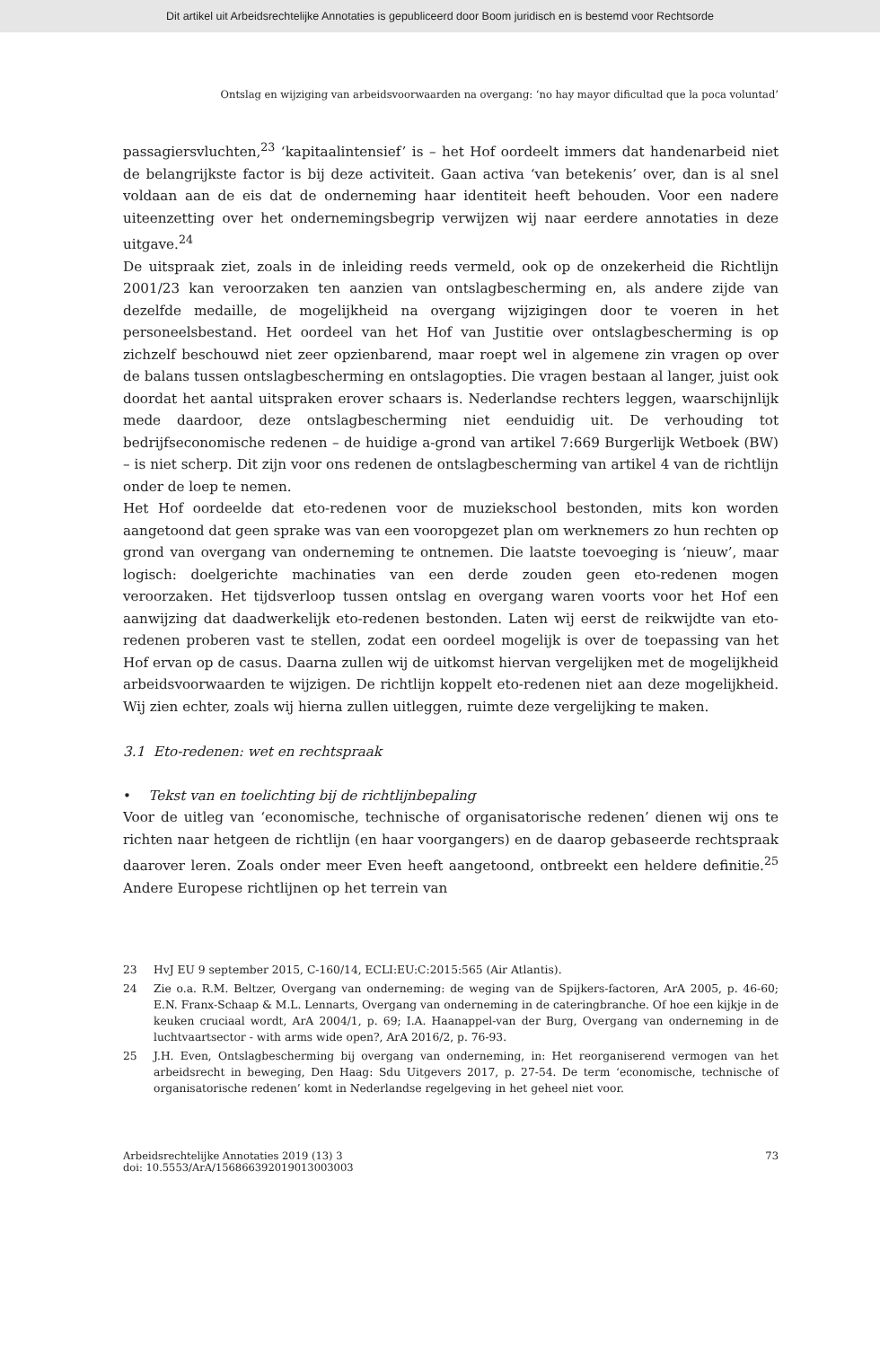Dit artikel uit Arbeidsrechtelijke Annotaties is gepubliceerd door Boom juridisch en is bestemd voor Rechtsorde
Ontslag en wijziging van arbeidsvoorwaarden na overgang: ‘no hay mayor dificultad que la poca voluntad’
passagiersvluchten,<sup>23</sup> ‘kapitaalintensief’ is – het Hof oordeelt immers dat handen­arbeid niet de belangrijkste factor is bij deze activiteit. Gaan activa ‘van betekenis’ over, dan is al snel voldaan aan de eis dat de onderneming haar identiteit heeft behouden. Voor een nadere uiteenzetting over het ondernemingsbegrip verwijzen wij naar eerdere annotaties in deze uitgave.<sup>24</sup>
De uitspraak ziet, zoals in de inleiding reeds vermeld, ook op de onzekerheid die Richtlijn 2001/23 kan veroorzaken ten aanzien van ontslagbescherming en, als andere zijde van dezelfde medaille, de mogelijkheid na overgang wijzigingen door te voeren in het personeelsbestand. Het oordeel van het Hof van Justitie over ontslagbescherming is op zichzelf beschouwd niet zeer opzienbarend, maar roept wel in algemene zin vragen op over de balans tussen ontslagbescherming en ont­slagopties. Die vragen bestaan al langer, juist ook doordat het aantal uitspraken erover schaars is. Nederlandse rechters leggen, waarschijnlijk mede daardoor, deze ontslagbescherming niet eenduidig uit. De verhouding tot bedrijfseconomi­sche redenen – de huidige a-grond van artikel 7:669 Burgerlijk Wetboek (BW) – is niet scherp. Dit zijn voor ons redenen de ontslagbescherming van artikel 4 van de richtlijn onder de loep te nemen.
Het Hof oordeelde dat eto-redenen voor de muziekschool bestonden, mits kon worden aangetoond dat geen sprake was van een vooropgezet plan om werk­nemers zo hun rechten op grond van overgang van onderneming te ontnemen. Die laatste toevoeging is ‘nieuw’, maar logisch: doelgerichte machinaties van een derde zouden geen eto-redenen mogen veroorzaken. Het tijdsverloop tussen ontslag en overgang waren voorts voor het Hof een aanwijzing dat daadwerkelijk eto-redenen bestonden. Laten wij eerst de reikwijdte van eto-redenen proberen vast te stellen, zodat een oordeel mogelijk is over de toepassing van het Hof ervan op de casus. Daarna zullen wij de uitkomst hiervan vergelijken met de mogelijk­heid arbeidsvoorwaarden te wijzigen. De richtlijn koppelt eto-redenen niet aan deze mogelijkheid. Wij zien echter, zoals wij hierna zullen uitleggen, ruimte deze vergelijking te maken.
3.1 Eto-redenen: wet en rechtspraak
• Tekst van en toelichting bij de richtlijnbepaling
Voor de uitleg van ‘economische, technische of organisatorische redenen’ dienen wij ons te richten naar hetgeen de richtlijn (en haar voorgangers) en de daarop gebaseerde rechtspraak daarover leren. Zoals onder meer Even heeft aangetoond, ontbreekt een heldere definitie.<sup>25</sup> Andere Europese richtlijnen op het terrein van
23 HvJ EU 9 september 2015, C-160/14, ECLI:EU:C:2015:565 (Air Atlantis).
24 Zie o.a. R.M. Beltzer, Overgang van onderneming: de weging van de Spijkers-factoren, ArA 2005, p. 46-60; E.N. Franx-Schaap & M.L. Lennarts, Overgang van onderneming in de cateringbranche. Of hoe een kijkje in de keuken cruciaal wordt, ArA 2004/1, p. 69; I.A. Haanappel-van der Burg, Overgang van onderneming in de luchtvaartsector - with arms wide open?, ArA 2016/2, p. 76-93.
25 J.H. Even, Ontslagbescherming bij overgang van onderneming, in: Het reorganiserend vermogen van het arbeidsrecht in beweging, Den Haag: Sdu Uitgevers 2017, p. 27-54. De term ‘economi­sche, technische of organisatorische redenen’ komt in Nederlandse regelgeving in het geheel niet voor.
Arbeidsrechtelijke Annotaties 2019 (13) 3
doi: 10.5553/ArA/156866392019013003003
73